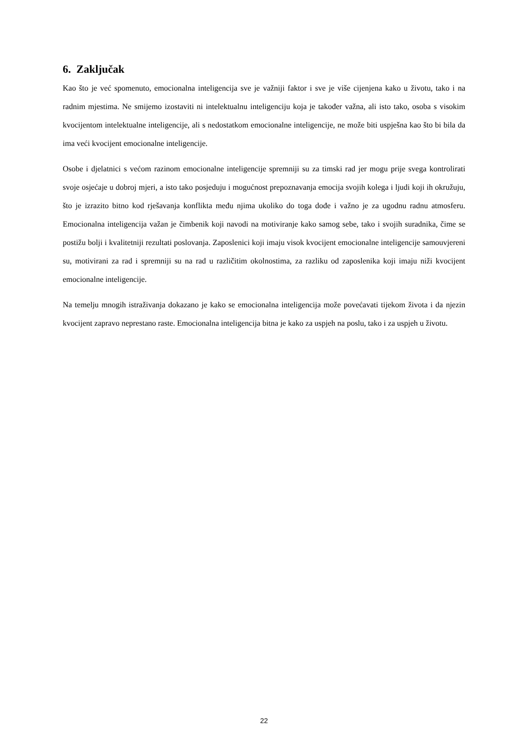6. Zaključak
Kao što je već spomenuto, emocionalna inteligencija sve je važniji faktor i sve je više cijenjena kako u životu, tako i na radnim mjestima. Ne smijemo izostaviti ni intelektualnu inteligenciju koja je također važna, ali isto tako, osoba s visokim kvocijentom intelektualne inteligencije, ali s nedostatkom emocionalne inteligencije, ne može biti uspješna kao što bi bila da ima veći kvocijent emocionalne inteligencije.
Osobe i djelatnici s većom razinom emocionalne inteligencije spremniji su za timski rad jer mogu prije svega kontrolirati svoje osjećaje u dobroj mjeri, a isto tako posjeduju i mogućnost prepoznavanja emocija svojih kolega i ljudi koji ih okružuju, što je izrazito bitno kod rješavanja konflikta među njima ukoliko do toga dođe i važno je za ugodnu radnu atmosferu. Emocionalna inteligencija važan je čimbenik koji navodi na motiviranje kako samog sebe, tako i svojih suradnika, čime se postižu bolji i kvalitetniji rezultati poslovanja. Zaposlenici koji imaju visok kvocijent emocionalne inteligencije samouvjereni su, motivirani za rad i spremniji su na rad u različitim okolnostima, za razliku od zaposlenika koji imaju niži kvocijent emocionalne inteligencije.
Na temelju mnogih istraživanja dokazano je kako se emocionalna inteligencija može povećavati tijekom života i da njezin kvocijent zapravo neprestano raste. Emocionalna inteligencija bitna je kako za uspjeh na poslu, tako i za uspjeh u životu.
22